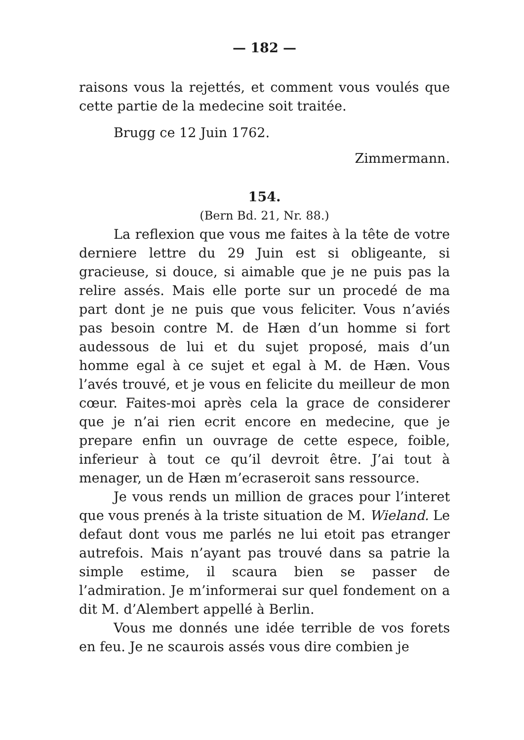— 182 —
raisons vous la rejettés, et comment vous voulés que cette partie de la medecine soit traitée.
Brugg ce 12 Juin 1762.
Zimmermann.
154.
(Bern Bd. 21, Nr. 88.)
La reflexion que vous me faites à la tête de votre derniere lettre du 29 Juin est si obligeante, si gracieuse, si douce, si aimable que je ne puis pas la relire assés. Mais elle porte sur un procedé de ma part dont je ne puis que vous feliciter. Vous n’aviés pas besoin contre M. de Hæn d’un homme si fort audessous de lui et du sujet proposé, mais d’un homme egal à ce sujet et egal à M. de Hæn. Vous l’avés trouvé, et je vous en felicite du meilleur de mon cœur. Faites-moi après cela la grace de considerer que je n’ai rien ecrit encore en medecine, que je prepare enfin un ouvrage de cette espece, foible, inferieur à tout ce qu’il devroit être. J’ai tout à menager, un de Hæn m’ecraseroit sans ressource.
Je vous rends un million de graces pour l’interet que vous prenés à la triste situation de M. Wieland. Le defaut dont vous me parlés ne lui etoit pas etranger autrefois. Mais n’ayant pas trouvé dans sa patrie la simple estime, il scaura bien se passer de l’admiration. Je m’informerai sur quel fondement on a dit M. d’Alembert appellé à Berlin.
Vous me donnés une idée terrible de vos forets en feu. Je ne scaurois assés vous dire combien je